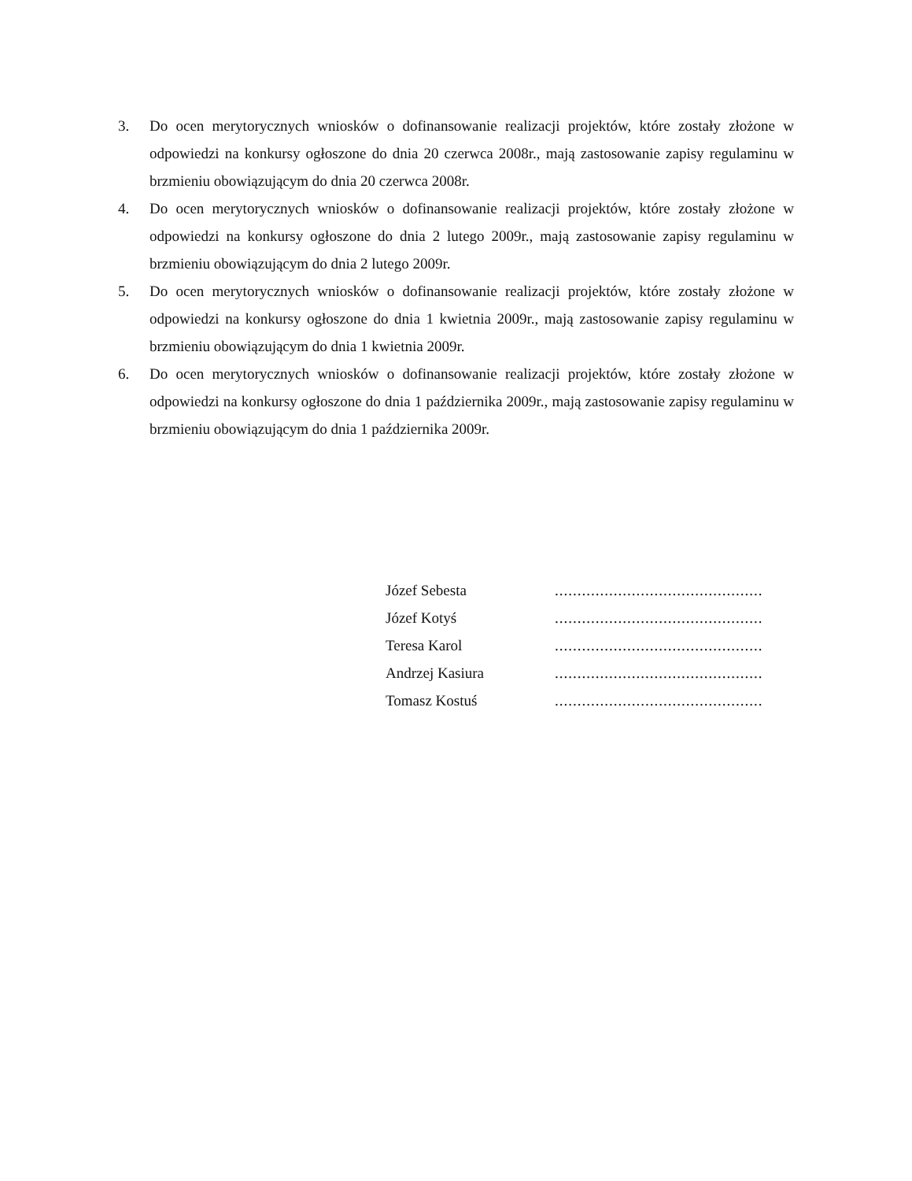3. Do ocen merytorycznych wniosków o dofinansowanie realizacji projektów, które zostały złożone w odpowiedzi na konkursy ogłoszone do dnia 20 czerwca 2008r., mają zastosowanie zapisy regulaminu w brzmieniu obowiązującym do dnia 20 czerwca 2008r.
4. Do ocen merytorycznych wniosków o dofinansowanie realizacji projektów, które zostały złożone w odpowiedzi na konkursy ogłoszone do dnia 2 lutego 2009r., mają zastosowanie zapisy regulaminu w brzmieniu obowiązującym do dnia 2 lutego 2009r.
5. Do ocen merytorycznych wniosków o dofinansowanie realizacji projektów, które zostały złożone w odpowiedzi na konkursy ogłoszone do dnia 1 kwietnia 2009r., mają zastosowanie zapisy regulaminu w brzmieniu obowiązującym do dnia 1 kwietnia 2009r.
6. Do ocen merytorycznych wniosków o dofinansowanie realizacji projektów, które zostały złożone w odpowiedzi na konkursy ogłoszone do dnia 1 października 2009r., mają zastosowanie zapisy regulaminu w brzmieniu obowiązującym do dnia 1 października 2009r.
| Józef Sebesta | .............................................. |
| Józef Kotyś | .............................................. |
| Teresa Karol | .............................................. |
| Andrzej Kasiura | .............................................. |
| Tomasz Kostuś | .............................................. |